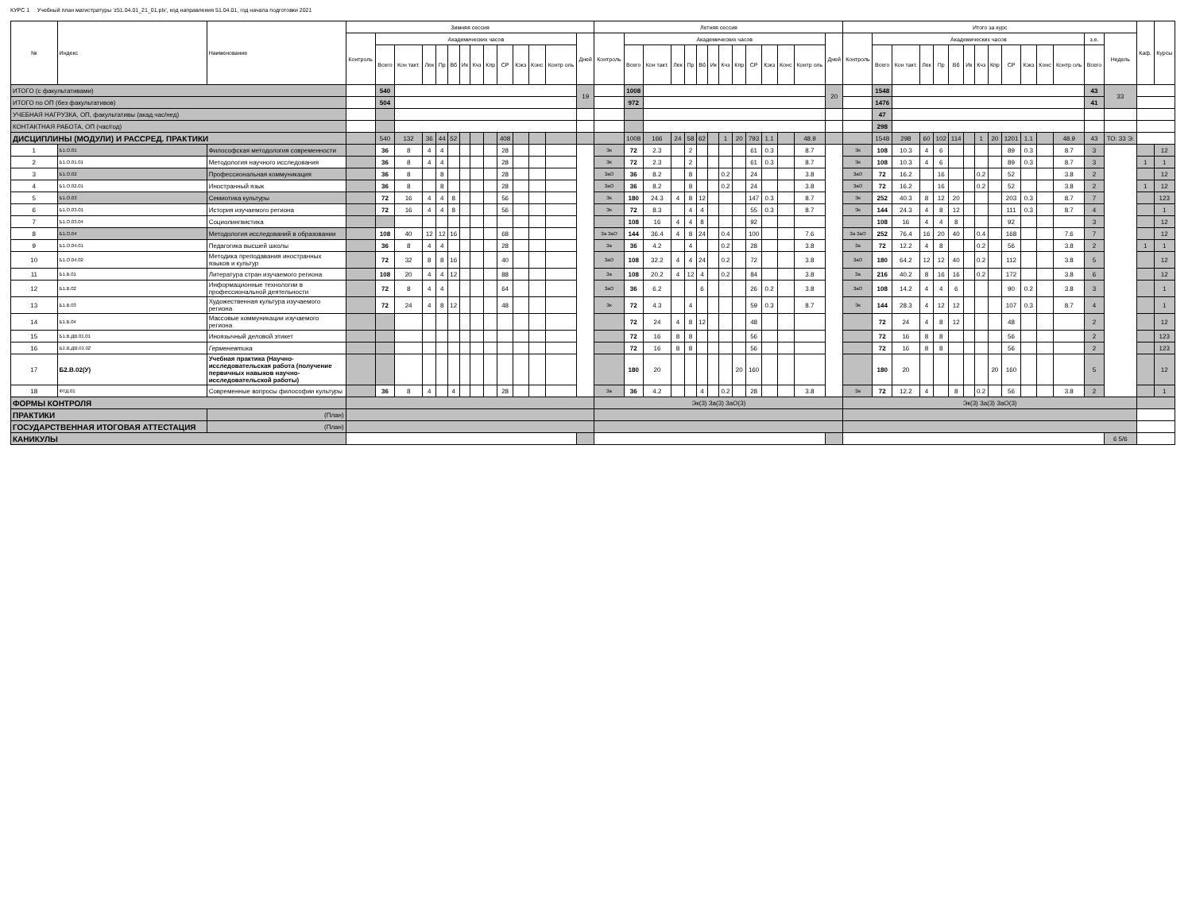КУРС 1 Учебный план магистратуры 'z51.04.01_21_01.plx', код направления 51.04.01, год начала подготовки 2021
| № | Индекс | Наименование | Зимняя сессия | | | | | | | | | | | | | | Летняя сессия | | | | | | | | | | | | | | Итого за курс | | | | | | | | | | | | | | | Каф. | Курсы |
| --- | --- | --- | --- | --- | --- | --- | --- | --- | --- | --- | --- | --- | --- | --- | --- | --- | --- | --- | --- | --- | --- | --- | --- | --- | --- | --- | --- | --- | --- | --- | --- | --- | --- | --- | --- | --- | --- | --- | --- | --- | --- | --- | --- | --- | --- | --- | --- |
| | | | Контроль | Академических часов | | | | | | | | | | | | Дней | Контроль | Академических часов | | | | | | | | | | | | Дней | Контроль | Академических часов | | | | | | | | | | | | з.е. | Недель | | |
| | | | | Всего | Кон такт. | Лек | Пр | Вб | Ик | Кчз | Кпр | СР | Кэкз | Конс | Контр оль | | | Всего | Кон такт. | Лек | Пр | Вб | Ик | Кчз | Кпр | СР | Кэкз | Конс | Контр оль | | | Всего | Кон такт. | Лек | Пр | Вб | Ик | Кчз | Кпр | СР | Кэкз | Конс | Контр оль | Всего | | | |
| ИТОГО (с факультативами) | | | | 540 | | | | | | | | | | | | 19 | | 1008 | | | | | | | | | | | | 20 | | 1548 | | | | | | | | | | | | 43 | 33 | | |
| ИТОГО по ОП (без факультативов) | | | | 504 | | | | | | | | | | | | | | 972 | | | | | | | | | | | | | | 1476 | | | | | | | | | | | | 41 | | | |
| УЧЕБНАЯ НАГРУЗКА, ОП, факультативы (акад.час/нед) | | | | | | | | | | | | | | | | | | | | | | | | | | | | | | | | 47 | | | | | | | | | | | | | | | |
| КОНТАКТНАЯ РАБОТА, ОП (час/год) | | | | | | | | | | | | | | | | | | | | | | | | | | | | | | | | 298 | | | | | | | | | | | | | | | |
| ДИСЦИПЛИНЫ (МОДУЛИ) И РАССРЕД. ПРАКТИКИ | | | | 540 | 132 | 36 | 44 | 52 | | | | 408 | | | | | | 1008 | 166 | 24 | 58 | 62 | | 1 | 20 | 793 | 1.1 | | 48.9 | | | 1548 | 298 | 60 | 102 | 114 | | 1 | 20 | 1201 | 1.1 | | 48.9 | 43 | ТО: 33 Э: | | |
| 1 | Б1.О.01 | Философская методология современности | | 36 | 8 | 4 | 4 | | | | | 28 | | | | | Эк | 72 | 2.3 | | 2 | | | | | 61 | 0.3 | | 8.7 | | Эк | 108 | 10.3 | 4 | 6 | | | | | 89 | 0.3 | | 8.7 | 3 | | | 12 |
| 2 | Б1.О.01.01 | Методология научного исследования | | 36 | 8 | 4 | 4 | | | | | 28 | | | | | Эк | 72 | 2.3 | | 2 | | | | | 61 | 0.3 | | 8.7 | | Эк | 108 | 10.3 | 4 | 6 | | | | | 89 | 0.3 | | 8.7 | 3 | | 1 | 1 |
| 3 | Б1.О.02 | Профессиональная коммуникация | | 36 | 8 | | 8 | | | | | 28 | | | | | ЗаО | 36 | 8.2 | | 8 | | | 0.2 | | 24 | | | 3.8 | | ЗаО | 72 | 16.2 | | 16 | | | 0.2 | | 52 | | | 3.8 | 2 | | | 12 |
| 4 | Б1.О.02.01 | Иностранный язык | | 36 | 8 | | 8 | | | | | 28 | | | | | ЗаО | 36 | 8.2 | | 8 | | | 0.2 | | 24 | | | 3.8 | | ЗаО | 72 | 16.2 | | 16 | | | 0.2 | | 52 | | | 3.8 | 2 | | 1 | 12 |
| 5 | Б1.О.03 | Семиотика культуры | | 72 | 16 | 4 | 4 | 8 | | | | 56 | | | | | Эк | 180 | 24.3 | 4 | 8 | 12 | | | | 147 | 0.3 | | 8.7 | | Эк | 252 | 40.3 | 8 | 12 | 20 | | | | 203 | 0.3 | | 8.7 | 7 | | | 123 |
| 6 | Б1.О.03.01 | История изучаемого региона | | 72 | 16 | 4 | 4 | 8 | | | | 56 | | | | | Эк | 72 | 8.3 | | 4 | 4 | | | | 55 | 0.3 | | 8.7 | | Эк | 144 | 24.3 | 4 | 8 | 12 | | | | 111 | 0.3 | | 8.7 | 4 | | | 1 |
| 7 | Б1.О.03.04 | Социолингвистика | | | | | | | | | | | | | | | | 108 | 16 | 4 | 4 | 8 | | | | 92 | | | | | | 108 | 16 | 4 | 4 | 8 | | | | 92 | | | | 3 | | | 12 |
| 8 | Б1.О.04 | Методология исследований в образовании | | 108 | 40 | 12 | 12 | 16 | | | | 68 | | | | | За ЗаО | 144 | 36.4 | 4 | 8 | 24 | | 0.4 | | 100 | | | 7.6 | | За ЗаО | 252 | 76.4 | 16 | 20 | 40 | | 0.4 | | 168 | | | 7.6 | 7 | | | 12 |
| 9 | Б1.О.04.01 | Педагогика высшей школы | | 36 | 8 | 4 | 4 | | | | | 28 | | | | | За | 36 | 4.2 | | 4 | | | 0.2 | | 28 | | | 3.8 | | За | 72 | 12.2 | 4 | 8 | | | 0.2 | | 56 | | | 3.8 | 2 | | 1 | 1 |
| 10 | Б1.О.04.02 | Методика преподавания иностранных языков и культур | | 72 | 32 | 8 | 8 | 16 | | | | 40 | | | | | ЗаО | 108 | 32.2 | 4 | 4 | 24 | | 0.2 | | 72 | | | 3.8 | | ЗаО | 180 | 64.2 | 12 | 12 | 40 | | 0.2 | | 112 | | | 3.8 | 5 | | | 12 |
| 11 | Б1.В.01 | Литература стран изучаемого региона | | 108 | 20 | 4 | 4 | 12 | | | | 88 | | | | | За | 108 | 20.2 | 4 | 12 | 4 | | 0.2 | | 84 | | | 3.8 | | За | 216 | 40.2 | 8 | 16 | 16 | | 0.2 | | 172 | | | 3.8 | 6 | | | 12 |
| 12 | Б1.В.02 | Информационные технологии в профессиональной деятельности | | 72 | 8 | 4 | 4 | | | | | 64 | | | | | ЗаО | 36 | 6.2 | | | 6 | | | | 26 | 0.2 | | 3.8 | | ЗаО | 108 | 14.2 | 4 | 4 | 6 | | | | 90 | 0.2 | | 3.8 | 3 | | | 1 |
| 13 | Б1.В.03 | Художественная культура изучаемого региона | | 72 | 24 | 4 | 8 | 12 | | | | 48 | | | | | Эк | 72 | 4.3 | | 4 | | | | | 59 | 0.3 | | 8.7 | | Эк | 144 | 28.3 | 4 | 12 | 12 | | | | 107 | 0.3 | | 8.7 | 4 | | | 1 |
| 14 | Б1.В.04 | Массовые коммуникации изучаемого региона | | | | | | | | | | | | | | | | 72 | 24 | 4 | 8 | 12 | | | | 48 | | | | | | 72 | 24 | 4 | 8 | 12 | | | | 48 | | | | 2 | | | 12 |
| 15 | Б1.В.ДВ.01.01 | Иноязычный деловой этикет | | | | | | | | | | | | | | | | 72 | 16 | 8 | 8 | | | | | 56 | | | | | | 72 | 16 | 8 | 8 | | | | | 56 | | | | 2 | | | 123 |
| 16 | Б1.В.ДВ.01.02 | Герменевтика | | | | | | | | | | | | | | | | 72 | 16 | 8 | 8 | | | | | 56 | | | | | | 72 | 16 | 8 | 8 | | | | | 56 | | | | 2 | | | 123 |
| 17 | Б2.В.02(У) | Учебная практика (Научно-исследовательская работа (получение первичных навыков научно-исследовательской работы) | | | | | | | | | | | | | | | | 180 | 20 | | | | | | 20 | 160 | | | | | | 180 | 20 | | | | | | 20 | 160 | | | | 5 | | | 12 |
| 18 | ФТД.01 | Современные вопросы философии культуры | | 36 | 8 | 4 | | 4 | | | | 28 | | | | | За | 36 | 4.2 | | | 4 | | 0.2 | | 28 | | | 3.8 | | За | 72 | 12.2 | 4 | | 8 | | 0.2 | | 56 | | | 3.8 | 2 | | | 1 |
| ФОРМЫ КОНТРОЛЯ | | | | | | | | | | | | | | | | | Эк(3) За(3) ЗаО(3) | | | | | | | | | | | | | | Эк(3) За(3) ЗаО(3) | | | | | | | | | | | | | | | | |
| ПРАКТИКИ | | (План) | | | | | | | | | | | | | | | | | | | | | | | | | | | | | | | | | | | | | | | | | | | | | |
| ГОСУДАРСТВЕННАЯ ИТОГОВАЯ АТТЕСТАЦИЯ | | (План) | | | | | | | | | | | | | | | | | | | | | | | | | | | | | | | | | | | | | | | | | | | | | |
| КАНИКУЛЫ | | | | | | | | | | | | | | | | | | | | | | | | | | | | | | | | | | | | | | | | | | | | | 6 5/6 | | |